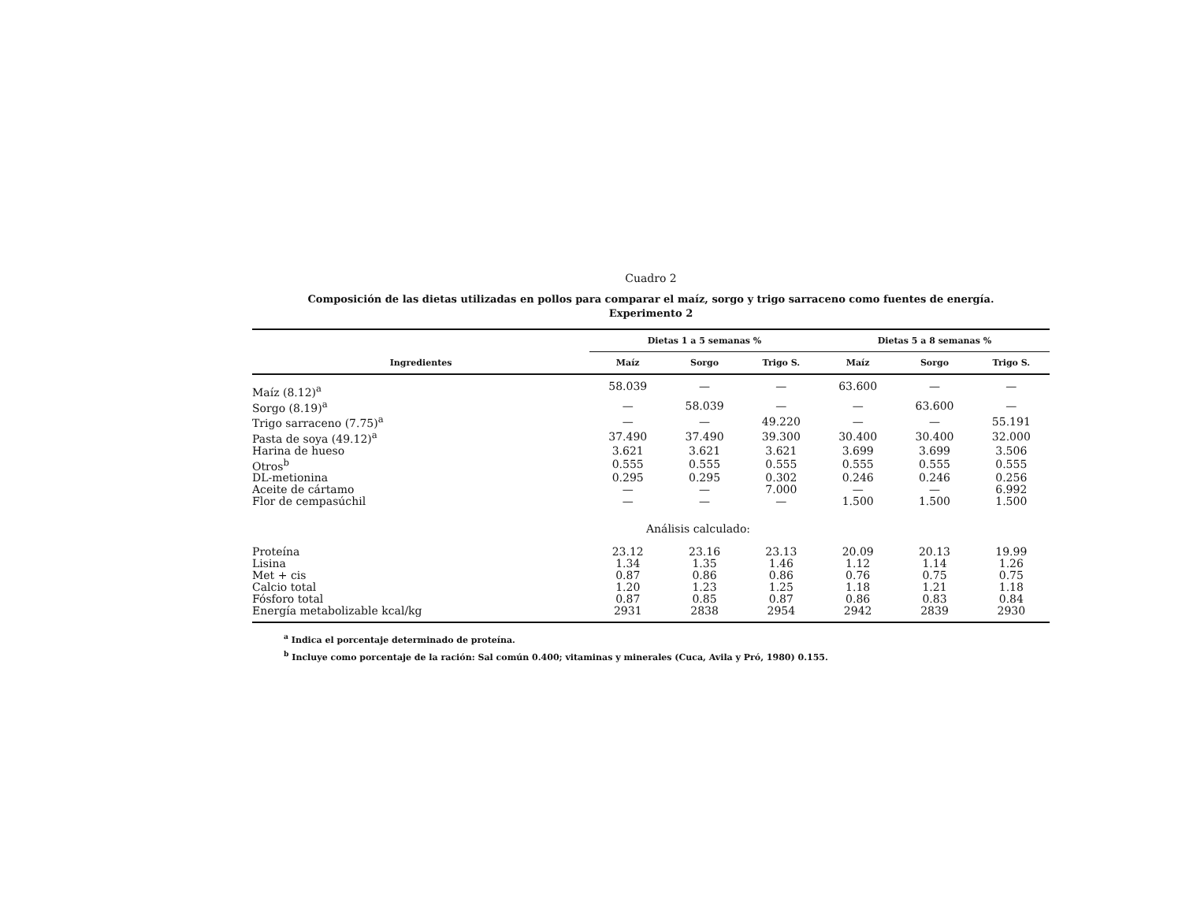Cuadro 2
Composición de las dietas utilizadas en pollos para comparar el maíz, sorgo y trigo sarraceno como fuentes de energía.
Experimento 2
| Ingredientes | Dietas 1 a 5 semanas % | | | Dietas 5 a 8 semanas % | | |
| --- | --- | --- | --- | --- | --- | --- |
| | Maíz | Sorgo | Trigo S. | Maíz | Sorgo | Trigo S. |
| Maíz (8.12)<sup>a</sup> | 58.039 | — | — | 63.600 | — | — |
| Sorgo (8.19)<sup>a</sup> | — | 58.039 | — | — | 63.600 | — |
| Trigo sarraceno (7.75)<sup>a</sup> | — | — | 49.220 | — | — | 55.191 |
| Pasta de soya (49.12)<sup>a</sup> | 37.490 | 37.490 | 39.300 | 30.400 | 30.400 | 32.000 |
| Harina de hueso | 3.621 | 3.621 | 3.621 | 3.699 | 3.699 | 3.506 |
| Otros<sup>b</sup> | 0.555 | 0.555 | 0.555 | 0.555 | 0.555 | 0.555 |
| DL-metionina | 0.295 | 0.295 | 0.302 | 0.246 | 0.246 | 0.256 |
| Aceite de cártamo | — | — | 7.000 | — | — | 6.992 |
| Flor de cempasúchil | — | — | — | 1.500 | 1.500 | 1.500 |
| Análisis calculado: | | | | | | |
| Proteína | 23.12 | 23.16 | 23.13 | 20.09 | 20.13 | 19.99 |
| Lisina | 1.34 | 1.35 | 1.46 | 1.12 | 1.14 | 1.26 |
| Met + cis | 0.87 | 0.86 | 0.86 | 0.76 | 0.75 | 0.75 |
| Calcio total | 1.20 | 1.23 | 1.25 | 1.18 | 1.21 | 1.18 |
| Fósforo total | 0.87 | 0.85 | 0.87 | 0.86 | 0.83 | 0.84 |
| Energía metabolizable kcal/kg | 2931 | 2838 | 2954 | 2942 | 2839 | 2930 |
<sup>a</sup> Indica el porcentaje determinado de proteína.
<sup>b</sup> Incluye como porcentaje de la ración: Sal común 0.400; vitaminas y minerales (Cuca, Avila y Pró, 1980) 0.155.